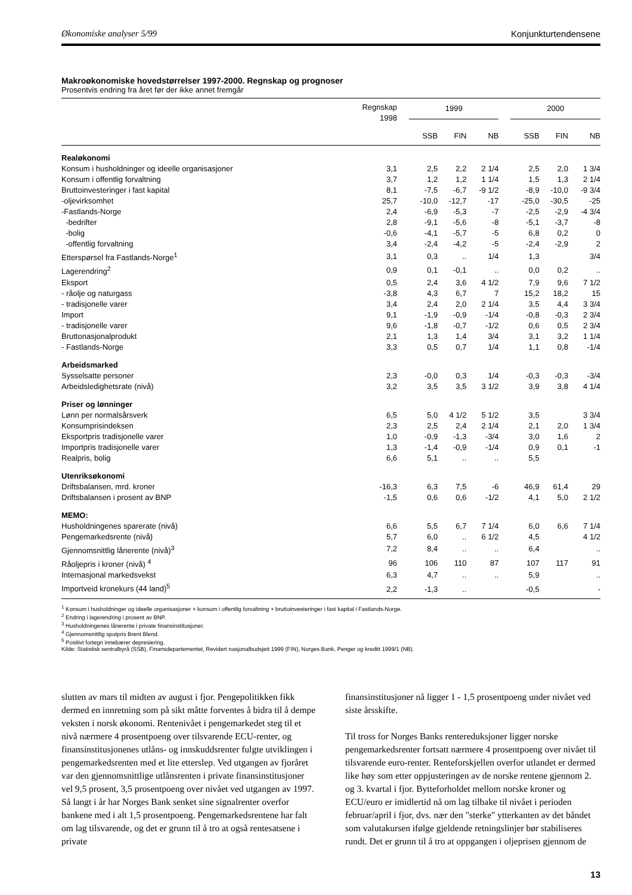Økonomiske analyser 5/99 Konjunkturtendensene
Makroøkonomiske hovedstørrelser 1997-2000. Regnskap og prognoser
Prosentvis endring fra året før der ikke annet fremgår
| | Regnskap 1998 | | 1999 | | | | 2000 | | |
| --- | --- | --- | --- | --- | --- | --- | --- | --- | --- |
| | | | SSB | FIN | NB | | SSB | FIN | NB |
| Realøkonomi | | | | | | | | | |
| Konsum i husholdninger og ideelle organisasjoner | 3,1 | | 2,5 | 2,2 | 2 1/4 | | 2,5 | 2,0 | 1 3/4 |
| Konsum i offentlig forvaltning | 3,7 | | 1,2 | 1,2 | 1 1/4 | | 1,5 | 1,3 | 2 1/4 |
| Bruttoinvesteringer i fast kapital | 8,1 | | -7,5 | -6,7 | -9 1/2 | | -8,9 | -10,0 | -9 3/4 |
| -oljevirksomhet | 25,7 | | -10,0 | -12,7 | -17 | | -25,0 | -30,5 | -25 |
| -Fastlands-Norge | 2,4 | | -6,9 | -5,3 | -7 | | -2,5 | -2,9 | -4 3/4 |
| -bedrifter | 2,8 | | -9,1 | -5,6 | -8 | | -5,1 | -3,7 | -8 |
| -bolig | -0,6 | | -4,1 | -5,7 | -5 | | 6,8 | 0,2 | 0 |
| -offentlig forvaltning | 3,4 | | -2,4 | -4,2 | -5 | | -2,4 | -2,9 | 2 |
| Etterspørsel fra Fastlands-Norge<sup>1</sup> | 3,1 | | 0,3 | .. | 1/4 | | 1,3 | | 3/4 |
| Lagerendring<sup>2</sup> | 0,9 | | 0,1 | -0,1 | .. | | 0,0 | 0,2 | .. |
| Eksport | 0,5 | | 2,4 | 3,6 | 4 1/2 | | 7,9 | 9,6 | 7 1/2 |
| - råolje og naturgass | -3,8 | | 4,3 | 6,7 | 7 | | 15,2 | 18,2 | 15 |
| - tradisjonelle varer | 3,4 | | 2,4 | 2,0 | 2 1/4 | | 3,5 | 4,4 | 3 3/4 |
| Import | 9,1 | | -1,9 | -0,9 | -1/4 | | -0,8 | -0,3 | 2 3/4 |
| - tradisjonelle varer | 9,6 | | -1,8 | -0,7 | -1/2 | | 0,6 | 0,5 | 2 3/4 |
| Bruttonasjonalprodukt | 2,1 | | 1,3 | 1,4 | 3/4 | | 3,1 | 3,2 | 1 1/4 |
| - Fastlands-Norge | 3,3 | | 0,5 | 0,7 | 1/4 | | 1,1 | 0,8 | -1/4 |
| Arbeidsmarked | | | | | | | | | |
| Sysselsatte personer | 2,3 | | -0,0 | 0,3 | 1/4 | | -0,3 | -0,3 | -3/4 |
| Arbeidsledighetsrate (nivå) | 3,2 | | 3,5 | 3,5 | 3 1/2 | | 3,9 | 3,8 | 4 1/4 |
| Priser og lønninger | | | | | | | | | |
| Lønn per normalsårsverk | 6,5 | | 5,0 | 4 1/2 | 5 1/2 | | 3,5 | | 3 3/4 |
| Konsumprisindeksen | 2,3 | | 2,5 | 2,4 | 2 1/4 | | 2,1 | 2,0 | 1 3/4 |
| Eksportpris tradisjonelle varer | 1,0 | | -0,9 | -1,3 | -3/4 | | 3,0 | 1,6 | 2 |
| Importpris tradisjonelle varer | 1,3 | | -1,4 | -0,9 | -1/4 | | 0,9 | 0,1 | -1 |
| Realpris, bolig | 6,6 | | 5,1 | .. | .. | | 5,5 | | |
| Utenriksøkonomi | | | | | | | | | |
| Driftsbalansen, mrd. kroner | -16,3 | | 6,3 | 7,5 | -6 | | 46,9 | 61,4 | 29 |
| Driftsbalansen i prosent av BNP | -1,5 | | 0,6 | 0,6 | -1/2 | | 4,1 | 5,0 | 2 1/2 |
| MEMO: | | | | | | | | | |
| Husholdningenes sparerate (nivå) | 6,6 | | 5,5 | 6,7 | 7 1/4 | | 6,0 | 6,6 | 7 1/4 |
| Pengemarkedsrente (nivå) | 5,7 | | 6,0 | .. | 6 1/2 | | 4,5 | | 4 1/2 |
| Gjennomsnittlig lånerente (nivå)<sup>3</sup> | 7,2 | | 8,4 | .. | .. | | 6,4 | | .. |
| Råoljepris i kroner (nivå) <sup>4</sup> | 96 | | 106 | 110 | 87 | | 107 | 117 | 91 |
| Internasjonal markedsvekst | 6,3 | | 4,7 | .. | .. | | 5,9 | | .. |
| Importveid kronekurs (44 land)<sup>5</sup> | 2,2 | | -1,3 | .. | | | -0,5 | | - |
<sup>1</sup> Konsum i husholdninger og ideelle organisasjoner + konsum i offentlig forvaltning + bruttoinvesteringer i fast kapital i Fastlands-Norge.
<sup>2</sup> Endring i lagerendring i prosent av BNP.
<sup>3</sup> Husholdningenes lånerente i private finansinstitusjoner.
<sup>4</sup> Gjennomsnittlig spotpris Brent Blend.
<sup>5</sup> Positivt fortegn innebærer depresiering.
Kilde: Statistisk sentralbyrå (SSB), Finansdepartementet, Revidert nasjonalbudsjett 1999 (FIN), Norges Bank, Penger og kreditt 1999/1 (NB).
slutten av mars til midten av august i fjor. Pengepolitikken fikk dermed en innretning som på sikt måtte forventes å bidra til å dempe veksten i norsk økonomi. Rentenivået i pengemarkedet steg til et nivå nærmere 4 prosentpoeng over tilsvarende ECU-renter, og finansinstitusjonenes utlåns- og innskuddsrenter fulgte utviklingen i pengemarkedsrenten med et lite etterslep. Ved utgangen av fjoråret var den gjennomsnittlige utlånsrenten i private finansinstitusjoner vel 9,5 prosent, 3,5 prosentpoeng over nivået ved utgangen av 1997. Så langt i år har Norges Bank senket sine signalrenter overfor bankene med i alt 1,5 prosentpoeng. Pengemarkedsrentene har falt om lag tilsvarende, og det er grunn til å tro at også rentesatsene i private
finansinstitusjoner nå ligger 1 - 1,5 prosentpoeng under nivået ved siste årsskifte.
Til tross for Norges Banks rentereduksjoner ligger norske pengemarkedsrenter fortsatt nærmere 4 prosentpoeng over nivået til tilsvarende euro-renter. Renteforskjellen overfor utlandet er dermed like høy som etter oppjusteringen av de norske rentene gjennom 2. og 3. kvartal i fjor. Bytteforholdet mellom norske kroner og ECU/euro er imidlertid nå om lag tilbake til nivået i perioden februar/april i fjor, dvs. nær den "sterke" ytterkanten av det båndet som valutakursen ifølge gjeldende retningslinjer bør stabiliseres rundt. Det er grunn til å tro at oppgangen i oljeprisen gjennom de
13